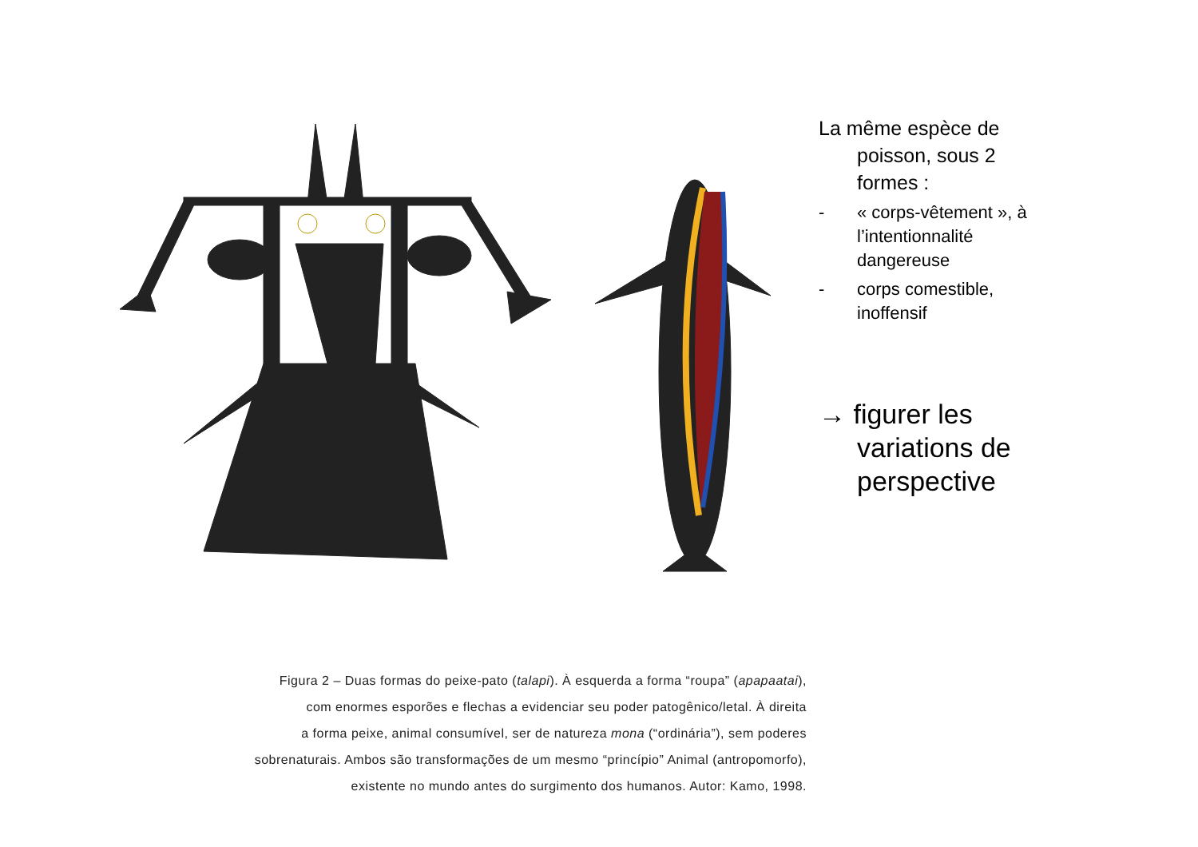La même espèce de poisson, sous 2 formes :
- « corps-vêtement », à l’intentionnalité dangereuse
- corps comestible, inoffensif
→ figurer les variations de perspective
Figura 2 – Duas formas do peixe-pato (talapi). À esquerda a forma “roupa” (apapaatai),
com enormes esporões e flechas a evidenciar seu poder patogênico/letal. À direita
a forma peixe, animal consumível, ser de natureza mona (“ordinária”), sem poderes
sobrenaturais. Ambos são transformações de um mesmo “princípio” Animal (antropomorfo),
existente no mundo antes do surgimento dos humanos. Autor: Kamo, 1998.